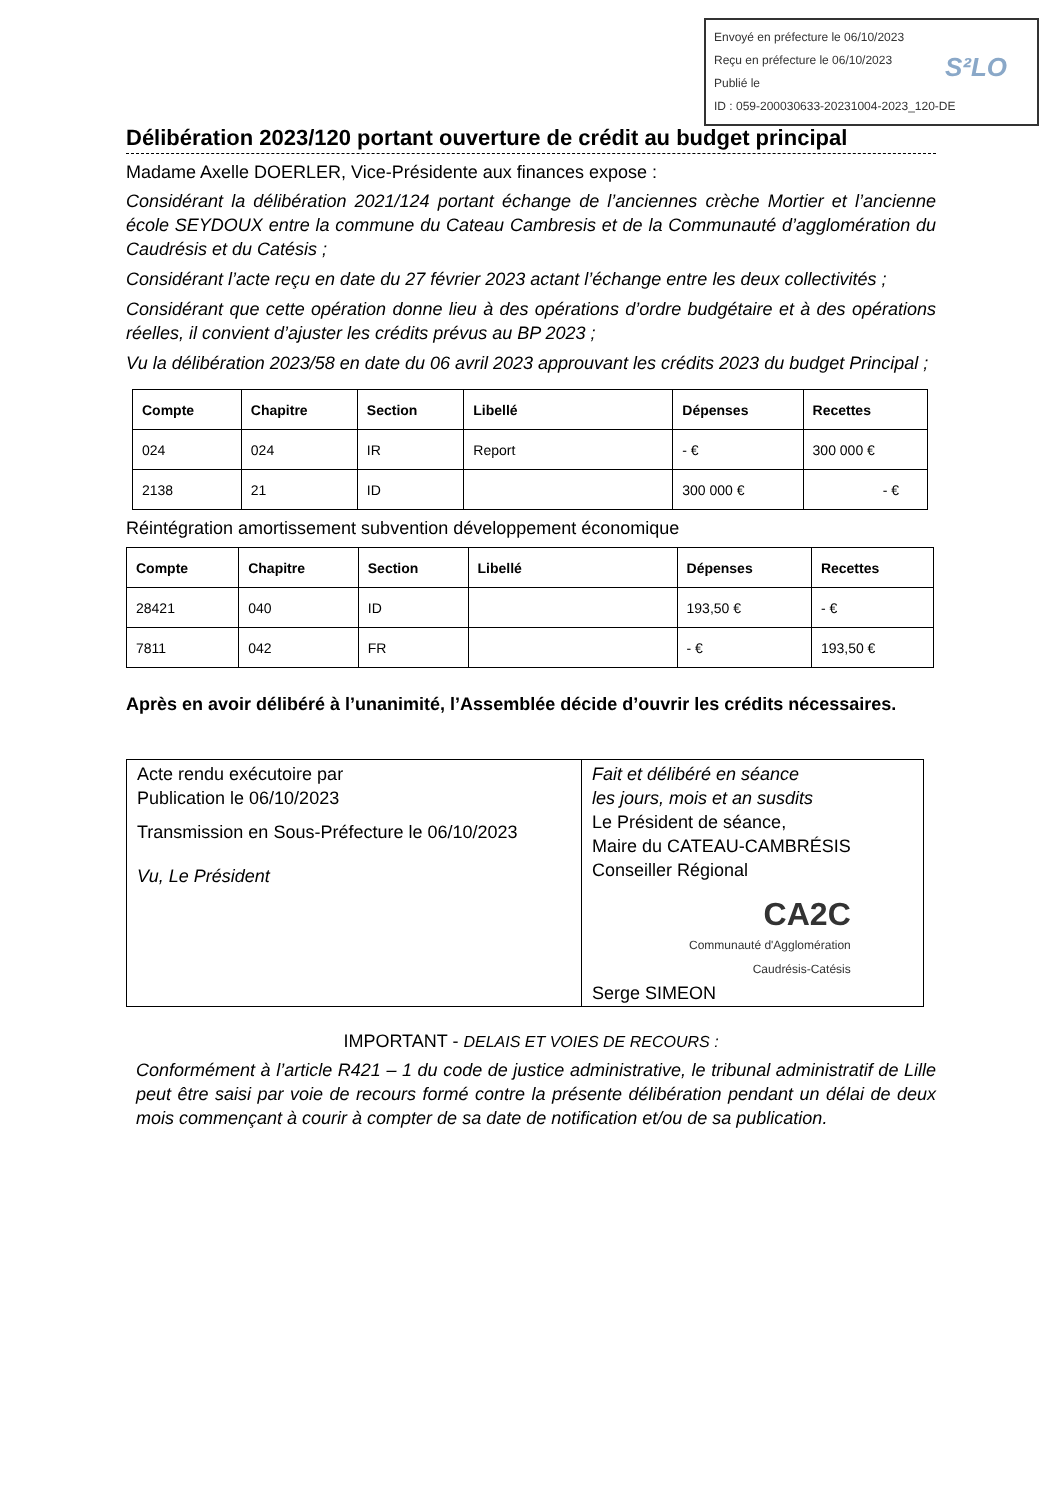Envoyé en préfecture le 06/10/2023
Reçu en préfecture le 06/10/2023
Publié le
ID : 059-200030633-20231004-2023_120-DE
S²LO
Délibération 2023/120 portant ouverture de crédit au budget principal
Madame Axelle DOERLER, Vice-Présidente aux finances expose :
Considérant la délibération 2021/124 portant échange de l’anciennes crèche Mortier et l’ancienne école SEYDOUX entre la commune du Cateau Cambresis et de la Communauté d’agglomération du Caudrésis et du Catésis ;
Considérant l’acte reçu en date du 27 février 2023 actant l’échange entre les deux collectivités ;
Considérant que cette opération donne lieu à des opérations d’ordre budgétaire et à des opérations réelles, il convient d’ajuster les crédits prévus au BP 2023 ;
Vu la délibération 2023/58 en date du 06 avril 2023 approuvant les crédits 2023 du budget Principal ;
| Compte | Chapitre | Section | Libellé | Dépenses | Recettes |
| --- | --- | --- | --- | --- | --- |
| 024 | 024 | IR | Report | - € | 300 000 € |
| 2138 | 21 | ID | | 300 000 € | - € |
Réintégration amortissement subvention développement économique
| Compte | Chapitre | Section | Libellé | Dépenses | Recettes |
| --- | --- | --- | --- | --- | --- |
| 28421 | 040 | ID | | 193,50 € | - € |
| 7811 | 042 | FR | | - € | 193,50 € |
Après en avoir délibéré à l’unanimité, l’Assemblée décide d’ouvrir les crédits nécessaires.
Acte rendu exécutoire par
Publication le 06/10/2023
Transmission en Sous-Préfecture le 06/10/2023
Vu, Le Président
Fait et délibéré en séance
les jours, mois et an susdits
Le Président de séance,
Maire du CATEAU-CAMBRÉSIS
Conseiller Régional
CA2C
Communauté d'Agglomération
Caudrésis-Catésis
Serge SIMEON
IMPORTANT - DELAIS ET VOIES DE RECOURS :
Conformément à l’article R421 – 1 du code de justice administrative, le tribunal administratif de Lille peut être saisi par voie de recours formé contre la présente délibération pendant un délai de deux mois commençant à courir à compter de sa date de notification et/ou de sa publication.